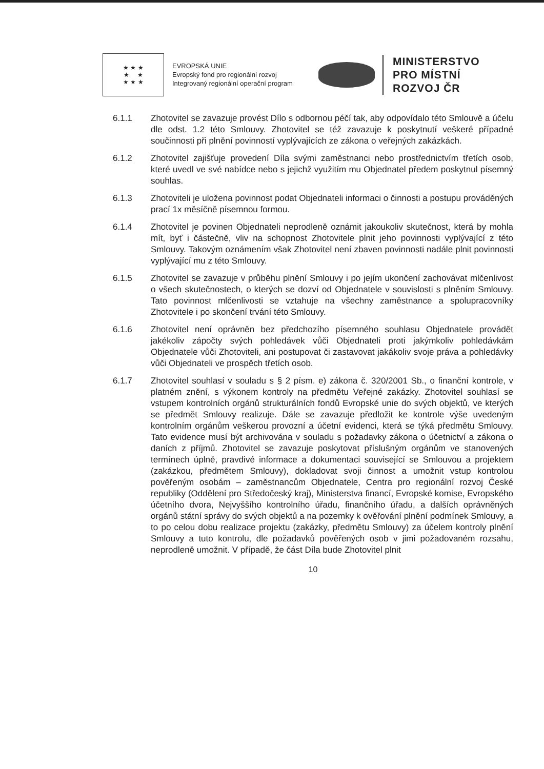★ ★ ★
★ ★
★ ★ ★
EVROPSKÁ UNIE
Evropský fond pro regionální rozvoj
Integrovaný regionální operační program
MINISTERSTVO
PRO MÍSTNÍ
ROZVOJ ČR
6.1.1 Zhotovitel se zavazuje provést Dílo s odbornou péčí tak, aby odpovídalo této Smlouvě a účelu dle odst. 1.2 této Smlouvy. Zhotovitel se též zavazuje k poskytnutí veškeré případné součinnosti při plnění povinností vyplývajících ze zákona o veřejných zakázkách.
6.1.2 Zhotovitel zajišťuje provedení Díla svými zaměstnanci nebo prostřednictvím třetích osob, které uvedl ve své nabídce nebo s jejichž využitím mu Objednatel předem poskytnul písemný souhlas.
6.1.3 Zhotoviteli je uložena povinnost podat Objednateli informaci o činnosti a postupu prováděných prací 1x měsíčně písemnou formou.
6.1.4 Zhotovitel je povinen Objednateli neprodleně oznámit jakoukoliv skutečnost, která by mohla mít, byť i částečně, vliv na schopnost Zhotovitele plnit jeho povinnosti vyplývající z této Smlouvy. Takovým oznámením však Zhotovitel není zbaven povinnosti nadále plnit povinnosti vyplývající mu z této Smlouvy.
6.1.5 Zhotovitel se zavazuje v průběhu plnění Smlouvy i po jejím ukončení zachovávat mlčenlivost o všech skutečnostech, o kterých se dozví od Objednatele v souvislosti s plněním Smlouvy. Tato povinnost mlčenlivosti se vztahuje na všechny zaměstnance a spolupracovníky Zhotovitele i po skončení trvání této Smlouvy.
6.1.6 Zhotovitel není oprávněn bez předchozího písemného souhlasu Objednatele provádět jakékoliv zápočty svých pohledávek vůči Objednateli proti jakýmkoliv pohledávkám Objednatele vůči Zhotoviteli, ani postupovat či zastavovat jakákoliv svoje práva a pohledávky vůči Objednateli ve prospěch třetích osob.
6.1.7 Zhotovitel souhlasí v souladu s § 2 písm. e) zákona č. 320/2001 Sb., o finanční kontrole, v platném znění, s výkonem kontroly na předmětu Veřejné zakázky. Zhotovitel souhlasí se vstupem kontrolních orgánů strukturálních fondů Evropské unie do svých objektů, ve kterých se předmět Smlouvy realizuje. Dále se zavazuje předložit ke kontrole výše uvedeným kontrolním orgánům veškerou provozní a účetní evidenci, která se týká předmětu Smlouvy. Tato evidence musí být archivována v souladu s požadavky zákona o účetnictví a zákona o daních z příjmů. Zhotovitel se zavazuje poskytovat příslušným orgánům ve stanovených termínech úplné, pravdivé informace a dokumentaci související se Smlouvou a projektem (zakázkou, předmětem Smlouvy), dokladovat svoji činnost a umožnit vstup kontrolou pověřeným osobám – zaměstnancům Objednatele, Centra pro regionální rozvoj České republiky (Oddělení pro Středočeský kraj), Ministerstva financí, Evropské komise, Evropského účetního dvora, Nejvyššího kontrolního úřadu, finančního úřadu, a dalších oprávněných orgánů státní správy do svých objektů a na pozemky k ověřování plnění podmínek Smlouvy, a to po celou dobu realizace projektu (zakázky, předmětu Smlouvy) za účelem kontroly plnění Smlouvy a tuto kontrolu, dle požadavků pověřených osob v jimi požadovaném rozsahu, neprodleně umožnit. V případě, že část Díla bude Zhotovitel plnit
10